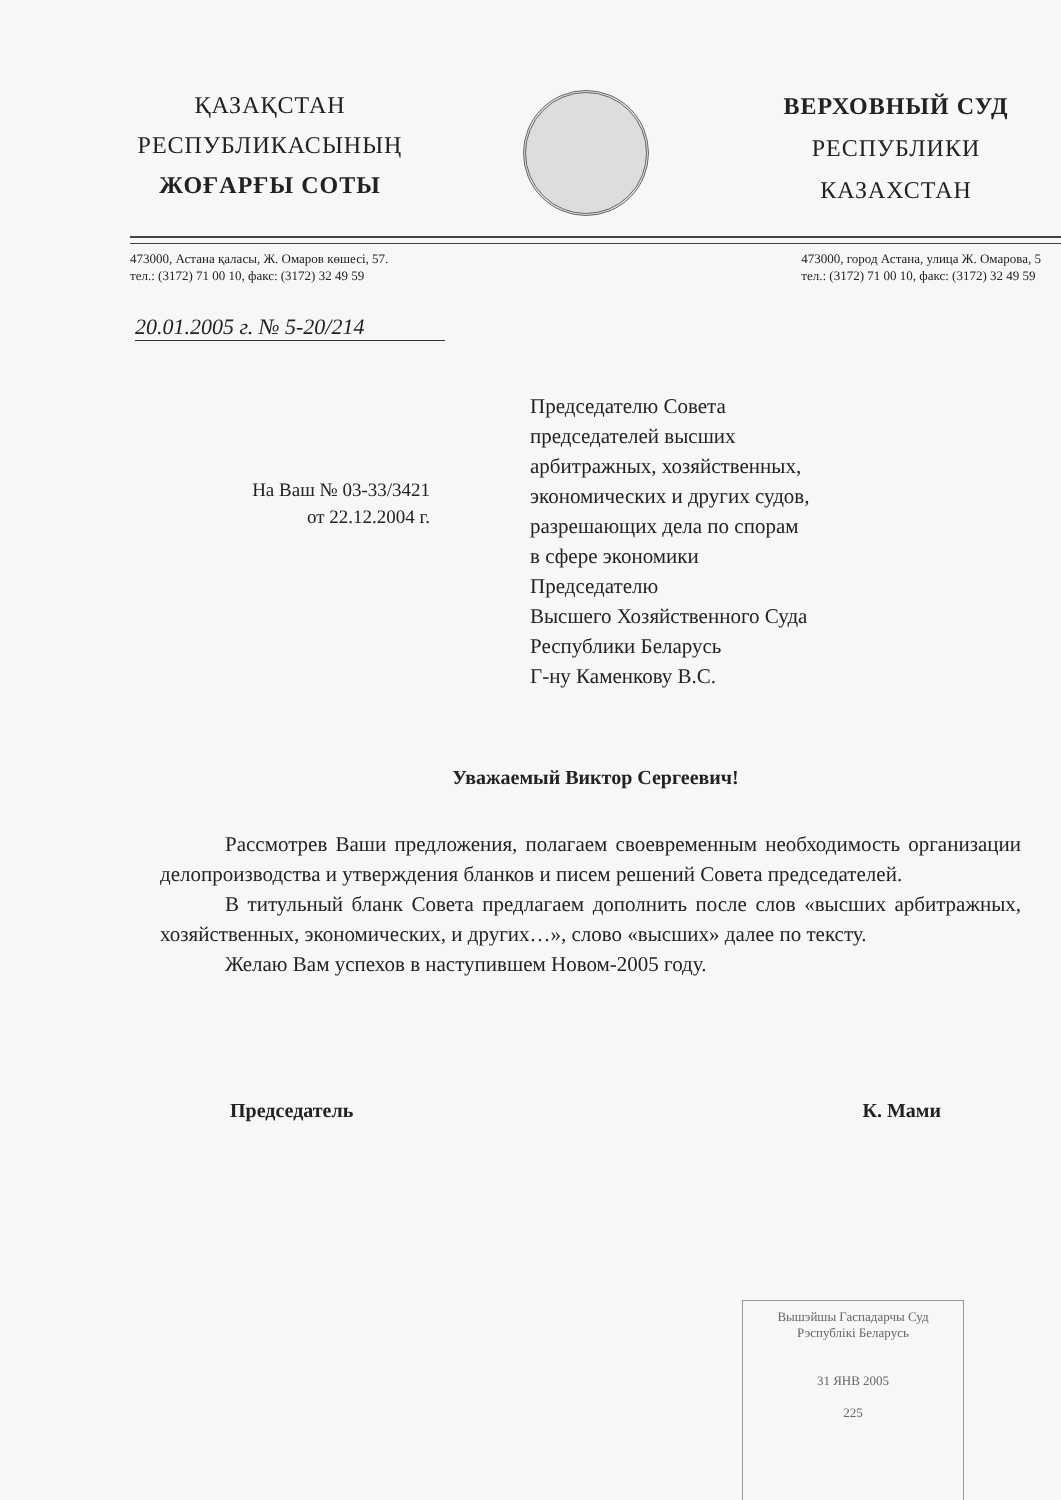ҚАЗАҚСТАН
РЕСПУБЛИКАСЫНЫҢ
ЖОҒАРҒЫ СОТЫ
ВЕРХОВНЫЙ СУД
РЕСПУБЛИКИ
КАЗАХСТАН
473000, Астана қаласы, Ж. Омаров көшесі, 57.
тел.: (3172) 71 00 10, факс: (3172) 32 49 59
473000, город Астана, улица Ж. Омарова, 5
тел.: (3172) 71 00 10, факс: (3172) 32 49 59
20.01.2005 г. № 5-20/214
На Ваш № 03-33/3421
от 22.12.2004 г.
Председателю Совета
председателей высших
арбитражных, хозяйственных,
экономических и других судов,
разрешающих дела по спорам
в сфере экономики
Председателю
Высшего Хозяйственного Суда
Республики Беларусь
Г-ну Каменкову В.С.
Уважаемый Виктор Сергеевич!
Рассмотрев Ваши предложения, полагаем своевременным необходимость организации делопроизводства и утверждения бланков и писем решений Совета председателей.
В титульный бланк Совета предлагаем дополнить после слов «высших арбитражных, хозяйственных, экономических, и других…», слово «высших» далее по тексту.
Желаю Вам успехов в наступившем Новом-2005 году.
Председатель К. Мами
Вышэйшы Гаспадарчы Суд
Рэспублікі Беларусь
31 ЯНВ 2005
225